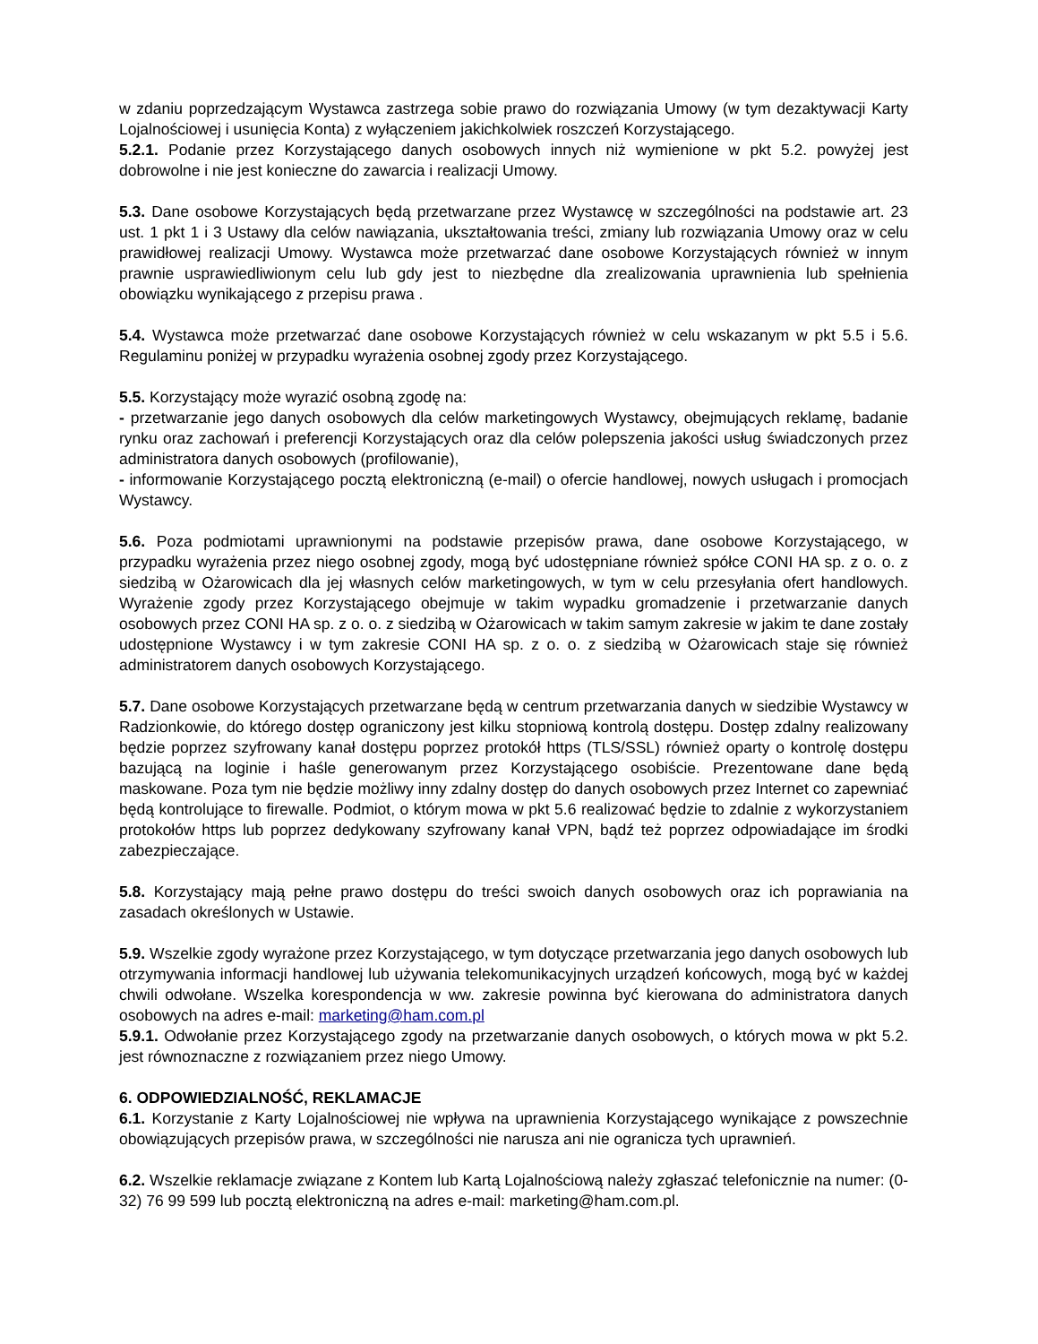w zdaniu poprzedzającym Wystawca zastrzega sobie prawo do rozwiązania Umowy (w tym dezaktywacji Karty Lojalnościowej i usunięcia Konta) z wyłączeniem jakichkolwiek roszczeń Korzystającego.
5.2.1. Podanie przez Korzystającego danych osobowych innych niż wymienione w pkt 5.2. powyżej jest dobrowolne i nie jest konieczne do zawarcia i realizacji Umowy.
5.3. Dane osobowe Korzystających będą przetwarzane przez Wystawcę w szczególności na podstawie art. 23 ust. 1 pkt 1 i 3 Ustawy dla celów nawiązania, ukształtowania treści, zmiany lub rozwiązania Umowy oraz w celu prawidłowej realizacji Umowy. Wystawca może przetwarzać dane osobowe Korzystających również w innym prawnie usprawiedliwionym celu lub gdy jest to niezbędne dla zrealizowania uprawnienia lub spełnienia obowiązku wynikającego z przepisu prawa .
5.4. Wystawca może przetwarzać dane osobowe Korzystających również w celu wskazanym w pkt 5.5 i 5.6. Regulaminu poniżej w przypadku wyrażenia osobnej zgody przez Korzystającego.
5.5. Korzystający może wyrazić osobną zgodę na:
- przetwarzanie jego danych osobowych dla celów marketingowych Wystawcy, obejmujących reklamę, badanie rynku oraz zachowań i preferencji Korzystających oraz dla celów polepszenia jakości usług świadczonych przez administratora danych osobowych (profilowanie),
- informowanie Korzystającego pocztą elektroniczną (e-mail) o ofercie handlowej, nowych usługach i promocjach Wystawcy.
5.6. Poza podmiotami uprawnionymi na podstawie przepisów prawa, dane osobowe Korzystającego, w przypadku wyrażenia przez niego osobnej zgody, mogą być udostępniane również spółce CONI HA sp. z o. o. z siedzibą w Ożarowicach dla jej własnych celów marketingowych, w tym w celu przesyłania ofert handlowych. Wyrażenie zgody przez Korzystającego obejmuje w takim wypadku gromadzenie i przetwarzanie danych osobowych przez CONI HA sp. z o. o. z siedzibą w Ożarowicach w takim samym zakresie w jakim te dane zostały udostępnione Wystawcy i w tym zakresie CONI HA sp. z o. o. z siedzibą w Ożarowicach staje się również administratorem danych osobowych Korzystającego.
5.7. Dane osobowe Korzystających przetwarzane będą w centrum przetwarzania danych w siedzibie Wystawcy w Radzionkowie, do którego dostęp ograniczony jest kilku stopniową kontrolą dostępu. Dostęp zdalny realizowany będzie poprzez szyfrowany kanał dostępu poprzez protokół https (TLS/SSL) również oparty o kontrolę dostępu bazującą na loginie i haśle generowanym przez Korzystającego osobiście. Prezentowane dane będą maskowane. Poza tym nie będzie możliwy inny zdalny dostęp do danych osobowych przez Internet co zapewniać będą kontrolujące to firewalle. Podmiot, o którym mowa w pkt 5.6 realizować będzie to zdalnie z wykorzystaniem protokołów https lub poprzez dedykowany szyfrowany kanał VPN, bądź też poprzez odpowiadające im środki zabezpieczające.
5.8. Korzystający mają pełne prawo dostępu do treści swoich danych osobowych oraz ich poprawiania na zasadach określonych w Ustawie.
5.9. Wszelkie zgody wyrażone przez Korzystającego, w tym dotyczące przetwarzania jego danych osobowych lub otrzymywania informacji handlowej lub używania telekomunikacyjnych urządzeń końcowych, mogą być w każdej chwili odwołane. Wszelka korespondencja w ww. zakresie powinna być kierowana do administratora danych osobowych na adres e-mail: marketing@ham.com.pl
5.9.1. Odwołanie przez Korzystającego zgody na przetwarzanie danych osobowych, o których mowa w pkt 5.2. jest równoznaczne z rozwiązaniem przez niego Umowy.
6. ODPOWIEDZIALNOŚĆ, REKLAMACJE
6.1. Korzystanie z Karty Lojalnościowej nie wpływa na uprawnienia Korzystającego wynikające z powszechnie obowiązujących przepisów prawa, w szczególności nie narusza ani nie ogranicza tych uprawnień.
6.2. Wszelkie reklamacje związane z Kontem lub Kartą Lojalnościową należy zgłaszać telefonicznie na numer: (0-32) 76 99 599 lub pocztą elektroniczną na adres e-mail: marketing@ham.com.pl.